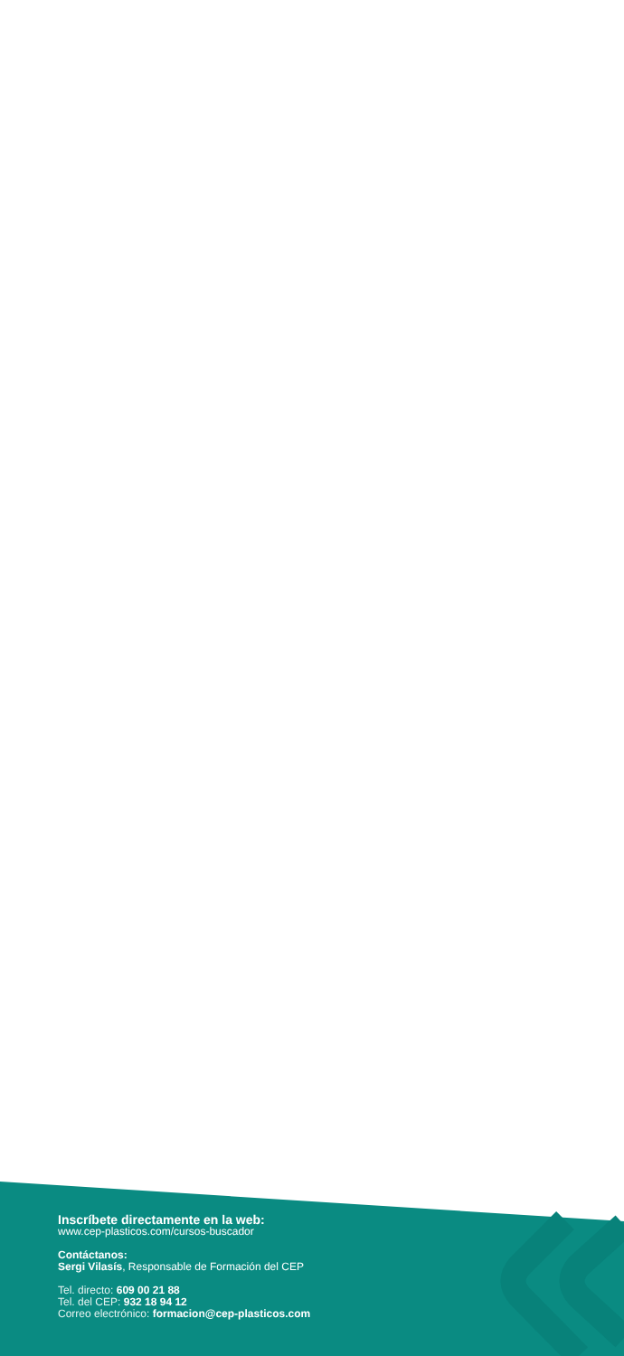Inscríbete directamente en la web:
www.cep-plasticos.com/cursos-buscador
Contáctanos:
Sergi Vilasís, Responsable de Formación del CEP
Tel. directo: 609 00 21 88
Tel. del CEP: 932 18 94 12
Correo electrónico: formacion@cep-plasticos.com